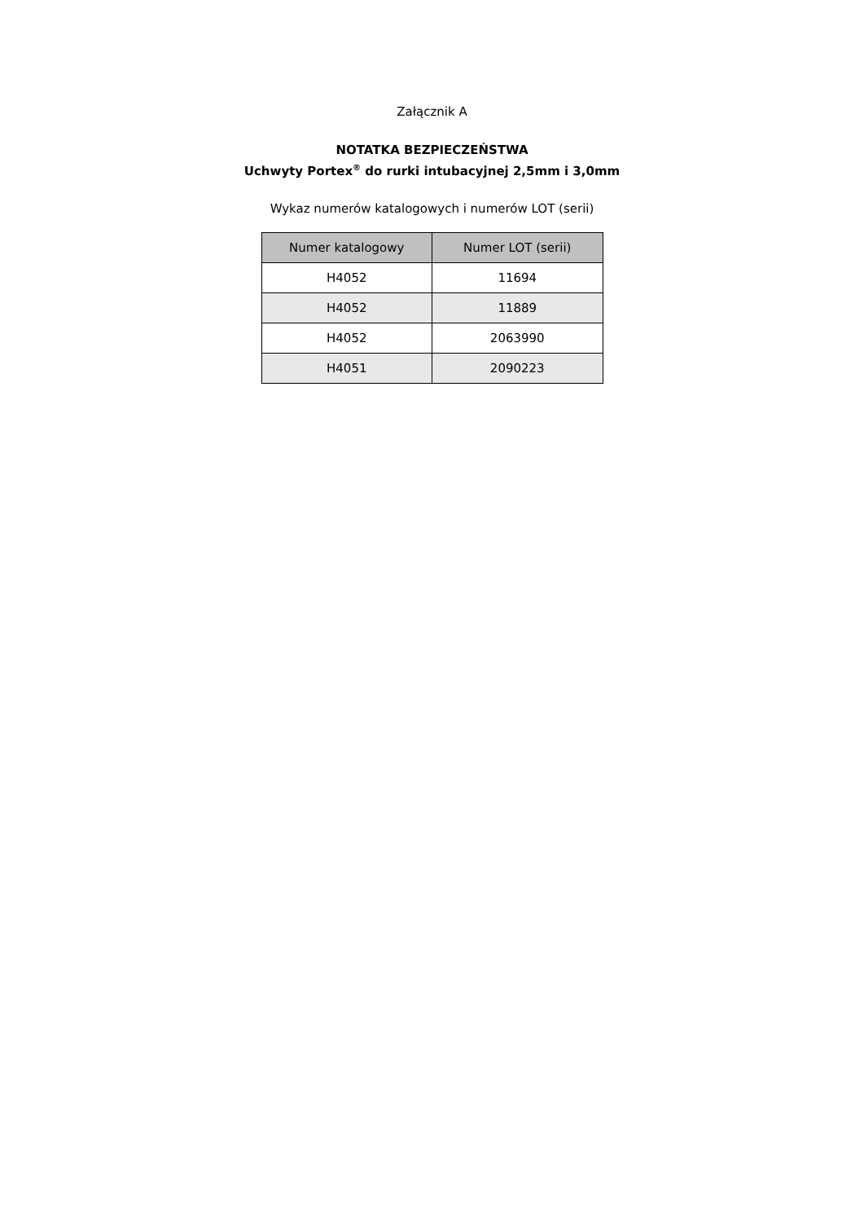Załącznik A
NOTATKA BEZPIECZEŃSTWA
Uchwyty Portex<sup>®</sup> do rurki intubacyjnej 2,5mm i 3,0mm
Wykaz numerów katalogowych i numerów LOT (serii)
| Numer katalogowy | Numer LOT (serii) |
| --- | --- |
| H4052 | 11694 |
| H4052 | 11889 |
| H4052 | 2063990 |
| H4051 | 2090223 |